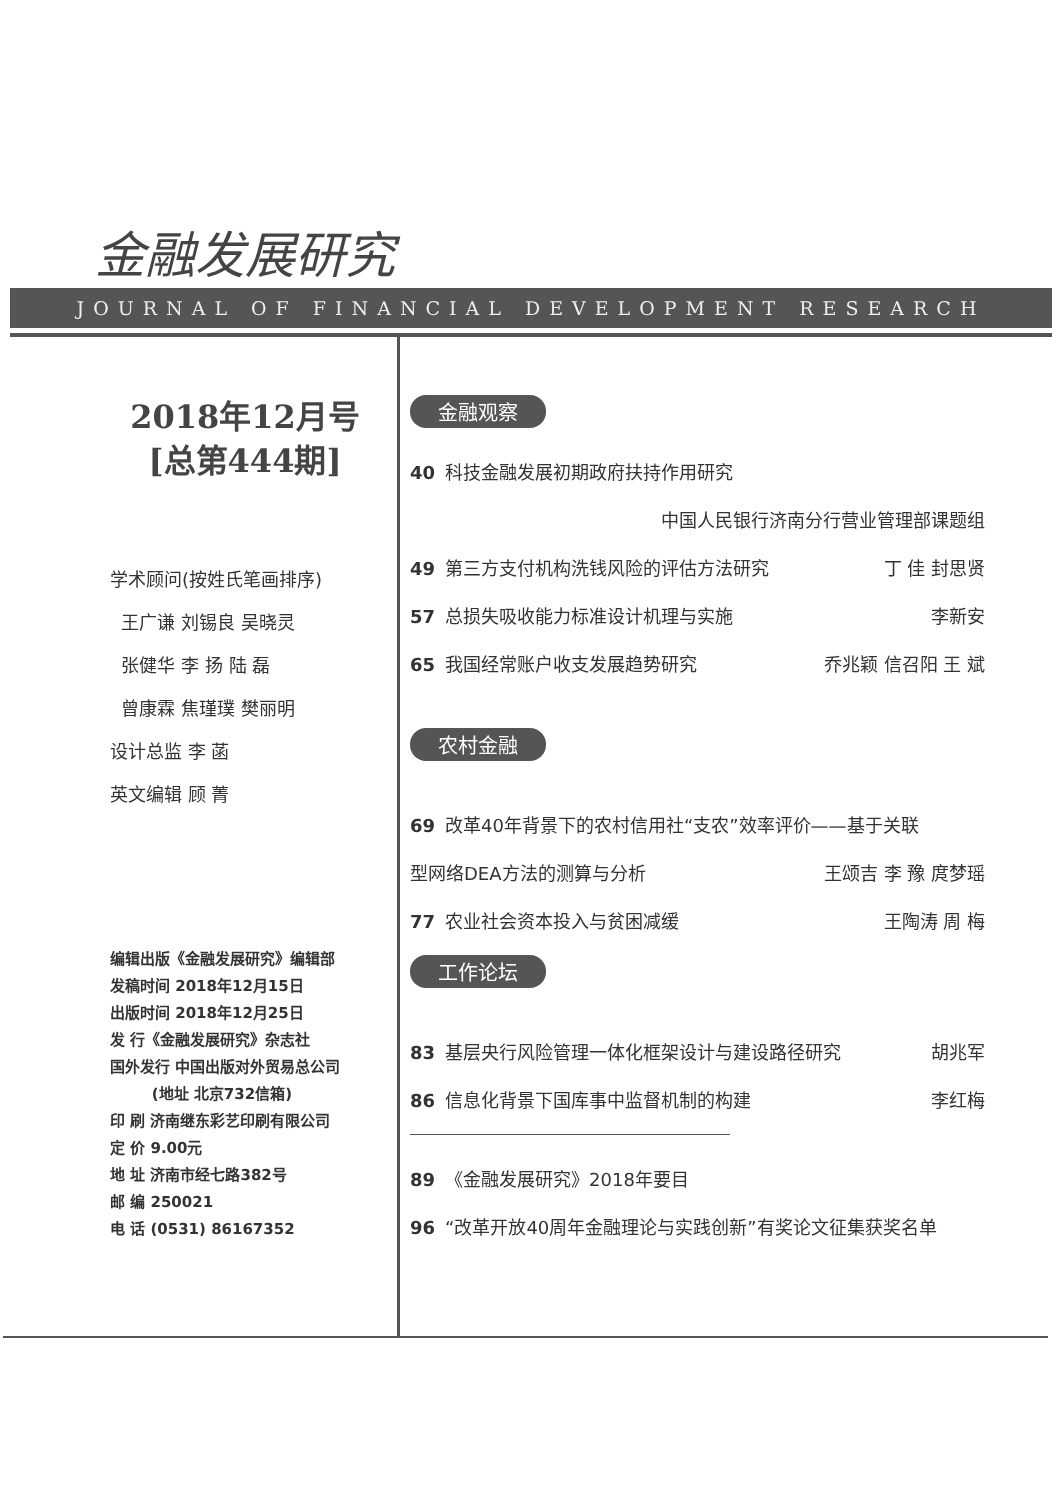金融发展研究
JOURNAL OF FINANCIAL DEVELOPMENT RESEARCH
2018年12月号
[总第444期]
学术顾问(按姓氏笔画排序)
王广谦 刘锡良 吴晓灵
张健华 李 扬 陆 磊
曾康霖 焦瑾璞 樊丽明
设计总监 李 菡
英文编辑 顾 菁
编辑出版《金融发展研究》编辑部
发稿时间 2018年12月15日
出版时间 2018年12月25日
发 行《金融发展研究》杂志社
国外发行 中国出版对外贸易总公司
(地址 北京732信箱)
印 刷 济南继东彩艺印刷有限公司
定 价 9.00元
地 址 济南市经七路382号
邮 编 250021
电 话 (0531) 86167352
金融观察
40 科技金融发展初期政府扶持作用研究
中国人民银行济南分行营业管理部课题组
49 第三方支付机构洗钱风险的评估方法研究 丁 佳 封思贤
57 总损失吸收能力标准设计机理与实施 李新安
65 我国经常账户收支发展趋势研究 乔兆颖 信召阳 王 斌
农村金融
69 改革40年背景下的农村信用社“支农”效率评价——基于关联
型网络DEA方法的测算与分析 王颂吉 李 豫 庹梦瑶
77 农业社会资本投入与贫困减缓 王陶涛 周 梅
工作论坛
83 基层央行风险管理一体化框架设计与建设路径研究 胡兆军
86 信息化背景下国库事中监督机制的构建 李红梅
89 《金融发展研究》2018年要目
96 “改革开放40周年金融理论与实践创新”有奖论文征集获奖名单